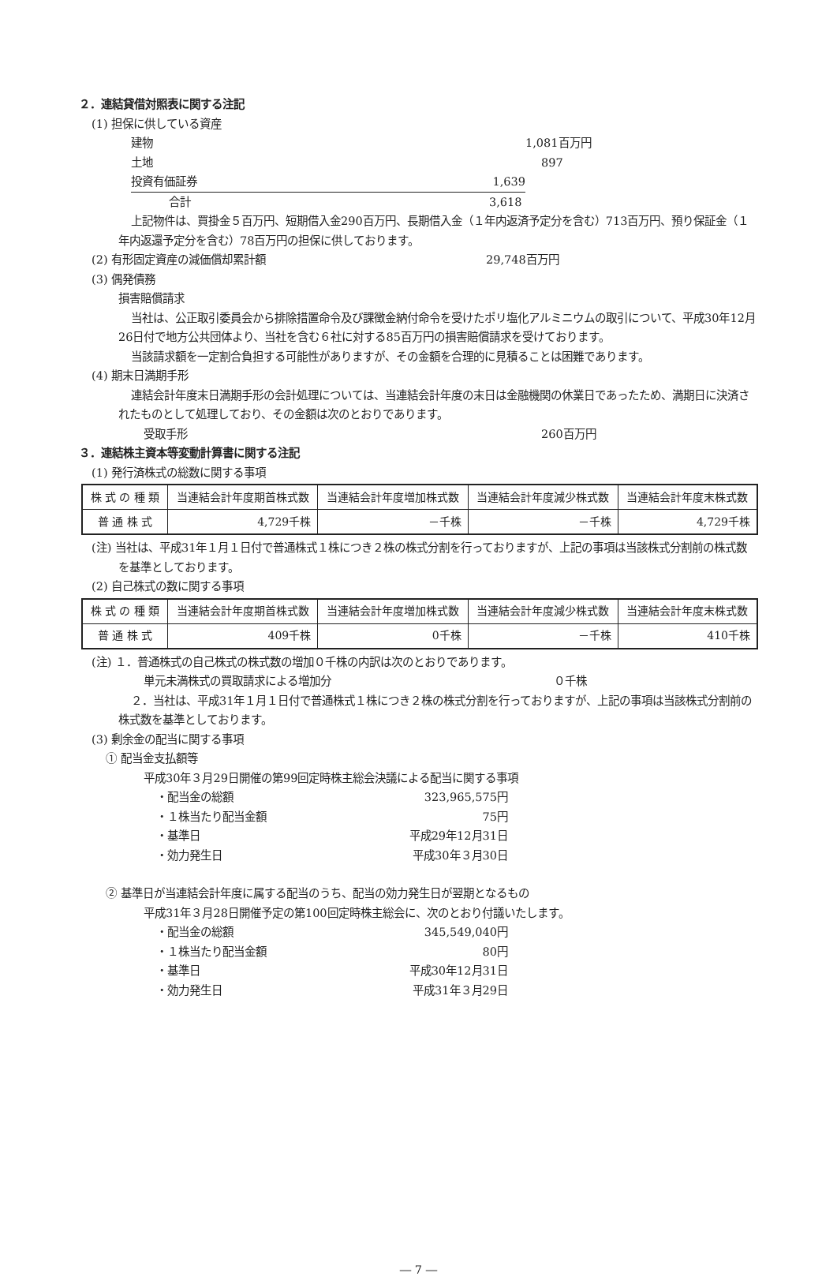２．連結貸借対照表に関する注記
(1) 担保に供している資産
建物 1,081百万円
土地 897
投資有価証券 1,639
合計 3,618
上記物件は、買掛金５百万円、短期借入金290百万円、長期借入金（１年内返済予定分を含む）713百万円、預り保証金（１年内返還予定分を含む）78百万円の担保に供しております。
(2) 有形固定資産の減価償却累計額 29,748百万円
(3) 偶発債務
損害賠償請求
当社は、公正取引委員会から排除措置命令及び課徴金納付命令を受けたポリ塩化アルミニウムの取引について、平成30年12月26日付で地方公共団体より、当社を含む６社に対する85百万円の損害賠償請求を受けております。
当該請求額を一定割合負担する可能性がありますが、その金額を合理的に見積ることは困難であります。
(4) 期末日満期手形
連結会計年度末日満期手形の会計処理については、当連結会計年度の末日は金融機関の休業日であったため、満期日に決済されたものとして処理しており、その金額は次のとおりであります。
受取手形 260百万円
３．連結株主資本等変動計算書に関する注記
(1) 発行済株式の総数に関する事項
| 株 式 の 種 類 | 当連結会計年度期首株式数 | 当連結会計年度増加株式数 | 当連結会計年度減少株式数 | 当連結会計年度末株式数 |
| --- | --- | --- | --- | --- |
| 普 通 株 式 | 4,729千株 | －千株 | －千株 | 4,729千株 |
(注) 当社は、平成31年１月１日付で普通株式１株につき２株の株式分割を行っておりますが、上記の事項は当該株式分割前の株式数を基準としております。
(2) 自己株式の数に関する事項
| 株 式 の 種 類 | 当連結会計年度期首株式数 | 当連結会計年度増加株式数 | 当連結会計年度減少株式数 | 当連結会計年度末株式数 |
| --- | --- | --- | --- | --- |
| 普 通 株 式 | 409千株 | 0千株 | －千株 | 410千株 |
(注) １．普通株式の自己株式の株式数の増加０千株の内訳は次のとおりであります。
単元未満株式の買取請求による増加分 ０千株
２．当社は、平成31年１月１日付で普通株式１株につき２株の株式分割を行っておりますが、上記の事項は当該株式分割前の株式数を基準としております。
(3) 剰余金の配当に関する事項
① 配当金支払額等
平成30年３月29日開催の第99回定時株主総会決議による配当に関する事項
・配当金の総額 323,965,575円
・１株当たり配当金額 75円
・基準日 平成29年12月31日
・効力発生日 平成30年３月30日
② 基準日が当連結会計年度に属する配当のうち、配当の効力発生日が翌期となるもの
平成31年３月28日開催予定の第100回定時株主総会に、次のとおり付議いたします。
・配当金の総額 345,549,040円
・１株当たり配当金額 80円
・基準日 平成30年12月31日
・効力発生日 平成31年３月29日
― 7 ―